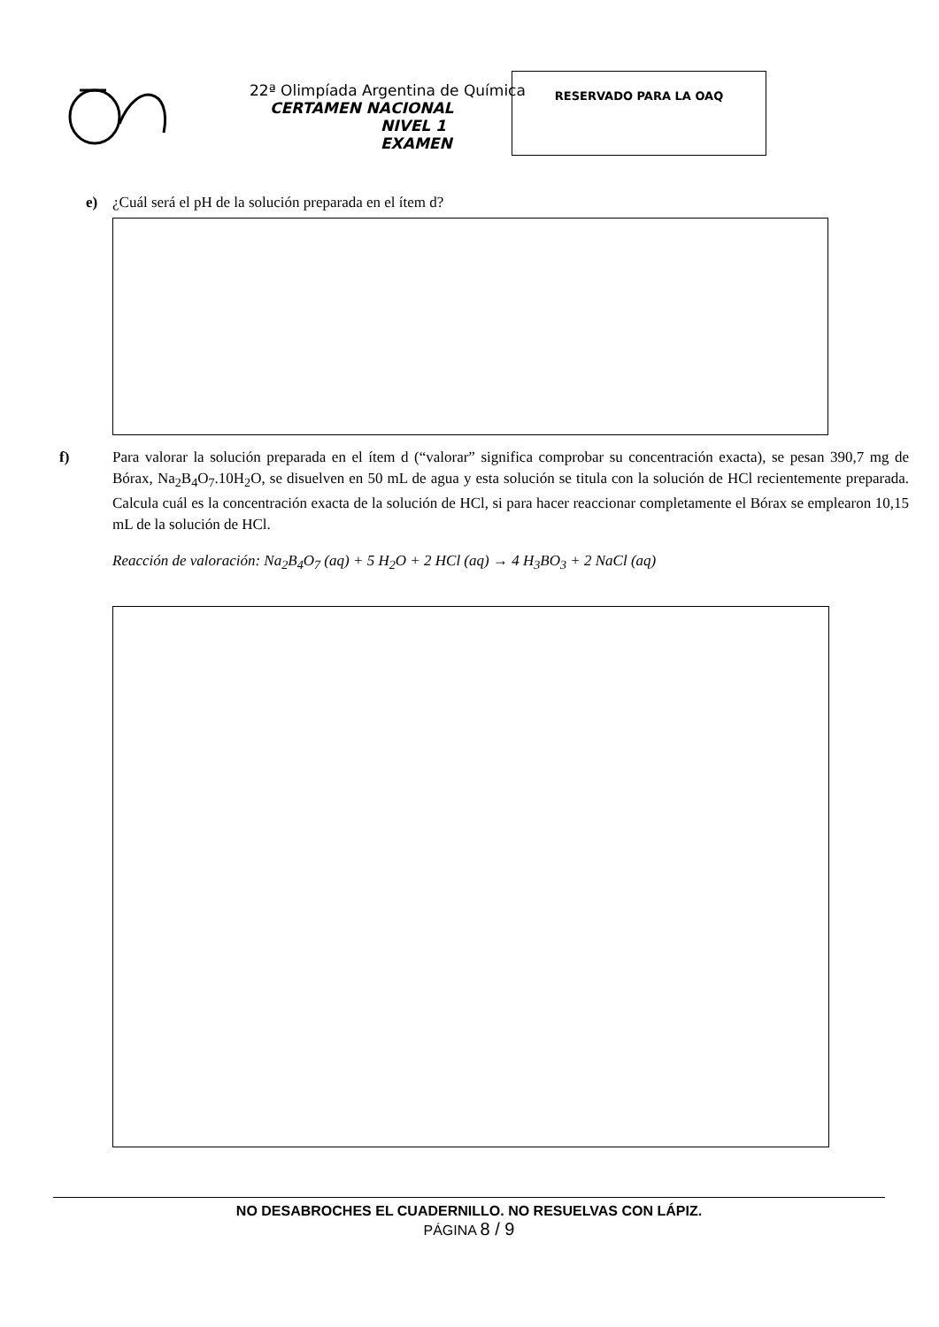22ª Olimpíada Argentina de Química
CERTAMEN NACIONAL
NIVEL 1
EXAMEN
RESERVADO PARA LA OAQ
e) ¿Cuál será el pH de la solución preparada en el ítem d?
f) Para valorar la solución preparada en el ítem d (“valorar” significa comprobar su concentración exacta), se pesan 390,7 mg de Bórax, Na<sub>2</sub>B<sub>4</sub>O<sub>7</sub>.10H<sub>2</sub>O, se disuelven en 50 mL de agua y esta solución se titula con la solución de HCl recientemente preparada. Calcula cuál es la concentración exacta de la solución de HCl, si para hacer reaccionar completamente el Bórax se emplearon 10,15 mL de la solución de HCl.
Reacción de valoración: Na<sub>2</sub>B<sub>4</sub>O<sub>7</sub> (aq) + 5 H<sub>2</sub>O + 2 HCl (aq) → 4 H<sub>3</sub>BO<sub>3</sub> + 2 NaCl (aq)
NO DESABROCHES EL CUADERNILLO. NO RESUELVAS CON LÁPIZ.
PÁGINA 8 / 9